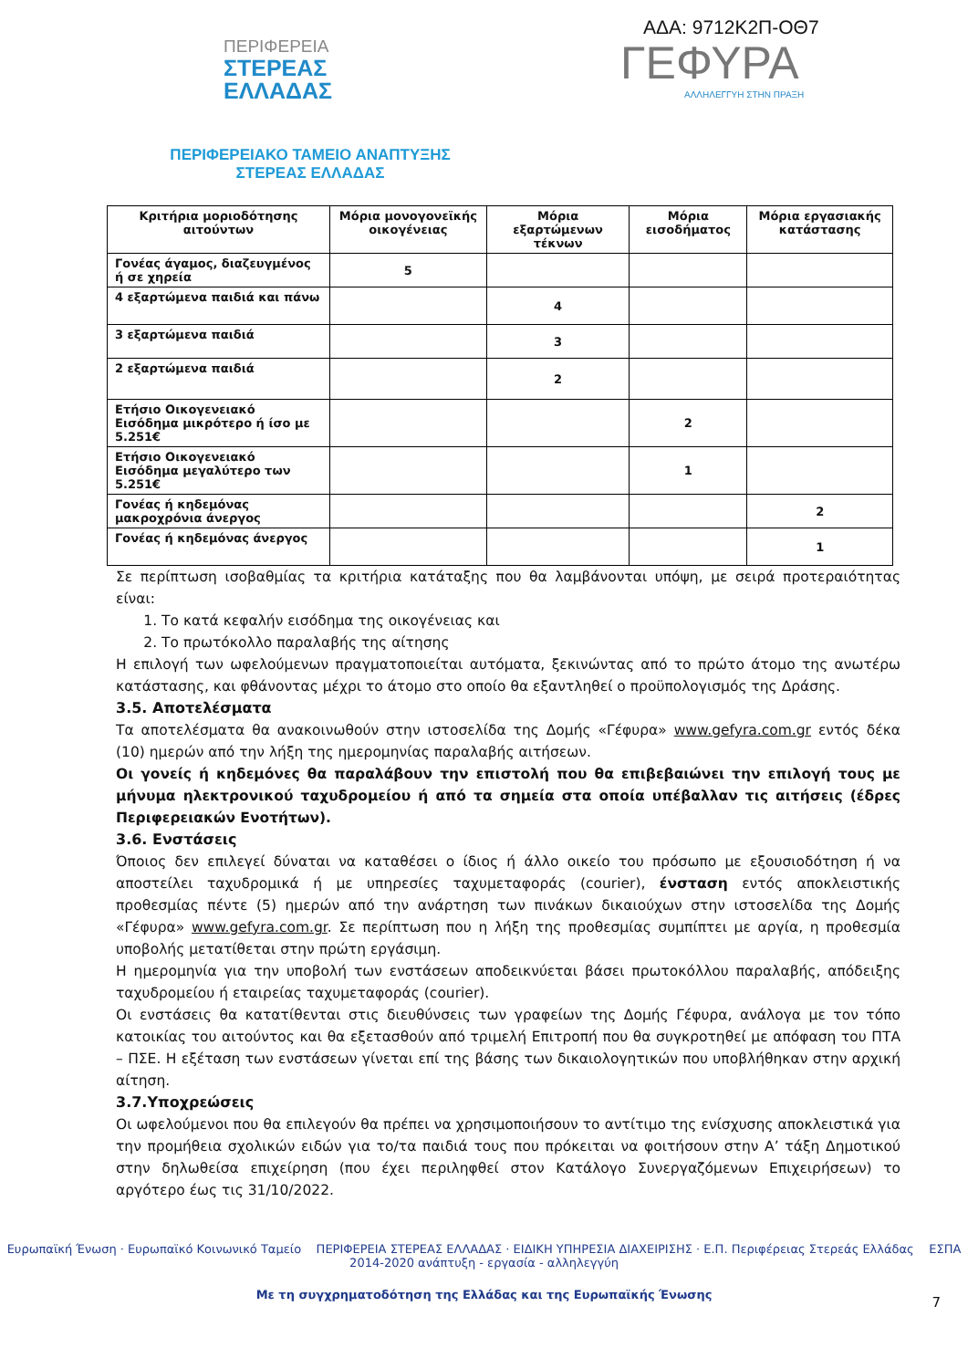ΑΔΑ: 9712Κ2Π-ΟΘ7
ΠΕΡΙΦΕΡΕΙΑ
ΣΤΕΡΕΑΣ
ΕΛΛΑΔΑΣ
ΓΕΦΥΡΑ
ΑΛΛΗΛΕΓΓΥΗ ΣΤΗΝ ΠΡΑΞΗ
ΠΕΡΙΦΕΡΕΙΑΚΟ ΤΑΜΕΙΟ ΑΝΑΠΤΥΞΗΣ
ΣΤΕΡΕΑΣ ΕΛΛΑΔΑΣ
| Κριτήρια μοριοδότησης αιτούντων | Μόρια μονογονεϊκής οικογένειας | Μόρια εξαρτώμενων τέκνων | Μόρια εισοδήματος | Μόρια εργασιακής κατάστασης |
| --- | --- | --- | --- | --- |
| Γονέας άγαμος, διαζευγμένος ή σε χηρεία | 5 | | | |
| 4 εξαρτώμενα παιδιά και πάνω | | 4 | | |
| 3 εξαρτώμενα παιδιά | | 3 | | |
| 2 εξαρτώμενα παιδιά | | 2 | | |
| Ετήσιο Οικογενειακό Εισόδημα μικρότερο ή ίσο με 5.251€ | | | 2 | |
| Ετήσιο Οικογενειακό Εισόδημα μεγαλύτερο των 5.251€ | | | 1 | |
| Γονέας ή κηδεμόνας μακροχρόνια άνεργος | | | | 2 |
| Γονέας ή κηδεμόνας άνεργος | | | | 1 |
Σε περίπτωση ισοβαθμίας τα κριτήρια κατάταξης που θα λαμβάνονται υπόψη, με σειρά προτεραιότητας είναι:
1. Το κατά κεφαλήν εισόδημα της οικογένειας και
2. Το πρωτόκολλο παραλαβής της αίτησης
Η επιλογή των ωφελούμενων πραγματοποιείται αυτόματα, ξεκινώντας από το πρώτο άτομο της ανωτέρω κατάστασης, και φθάνοντας μέχρι το άτομο στο οποίο θα εξαντληθεί ο προϋπολογισμός της Δράσης.
3.5. Αποτελέσματα
Τα αποτελέσματα θα ανακοινωθούν στην ιστοσελίδα της Δομής «Γέφυρα» www.gefyra.com.gr εντός δέκα (10) ημερών από την λήξη της ημερομηνίας παραλαβής αιτήσεων.
Οι γονείς ή κηδεμόνες θα παραλάβουν την επιστολή που θα επιβεβαιώνει την επιλογή τους με μήνυμα ηλεκτρονικού ταχυδρομείου ή από τα σημεία στα οποία υπέβαλλαν τις αιτήσεις (έδρες Περιφερειακών Ενοτήτων).
3.6. Ενστάσεις
Όποιος δεν επιλεγεί δύναται να καταθέσει ο ίδιος ή άλλο οικείο του πρόσωπο με εξουσιοδότηση ή να αποστείλει ταχυδρομικά ή με υπηρεσίες ταχυμεταφοράς (courier), ένσταση εντός αποκλειστικής προθεσμίας πέντε (5) ημερών από την ανάρτηση των πινάκων δικαιούχων στην ιστοσελίδα της Δομής «Γέφυρα» www.gefyra.com.gr. Σε περίπτωση που η λήξη της προθεσμίας συμπίπτει με αργία, η προθεσμία υποβολής μετατίθεται στην πρώτη εργάσιμη.
Η ημερομηνία για την υποβολή των ενστάσεων αποδεικνύεται βάσει πρωτοκόλλου παραλαβής, απόδειξης ταχυδρομείου ή εταιρείας ταχυμεταφοράς (courier).
Οι ενστάσεις θα κατατίθενται στις διευθύνσεις των γραφείων της Δομής Γέφυρα, ανάλογα με τον τόπο κατοικίας του αιτούντος και θα εξετασθούν από τριμελή Επιτροπή που θα συγκροτηθεί με απόφαση του ΠΤΑ – ΠΣΕ. Η εξέταση των ενστάσεων γίνεται επί της βάσης των δικαιολογητικών που υποβλήθηκαν στην αρχική αίτηση.
3.7.Υποχρεώσεις
Οι ωφελούμενοι που θα επιλεγούν θα πρέπει να χρησιμοποιήσουν το αντίτιμο της ενίσχυσης αποκλειστικά για την προμήθεια σχολικών ειδών για το/τα παιδιά τους που πρόκειται να φοιτήσουν στην Α’ τάξη Δημοτικού στην δηλωθείσα επιχείρηση (που έχει περιληφθεί στον Κατάλογο Συνεργαζόμενων Επιχειρήσεων) το αργότερο έως τις 31/10/2022.
Ευρωπαϊκή Ένωση · Ευρωπαϊκό Κοινωνικό Ταμείο ΠΕΡΙΦΕΡΕΙΑ ΣΤΕΡΕΑΣ ΕΛΛΑΔΑΣ · ΕΙΔΙΚΗ ΥΠΗΡΕΣΙΑ ΔΙΑΧΕΙΡΙΣΗΣ · Ε.Π. Περιφέρειας Στερεάς Ελλάδας ΕΣΠΑ 2014-2020 ανάπτυξη - εργασία - αλληλεγγύη
Με τη συγχρηματοδότηση της Ελλάδας και της Ευρωπαϊκής Ένωσης
7